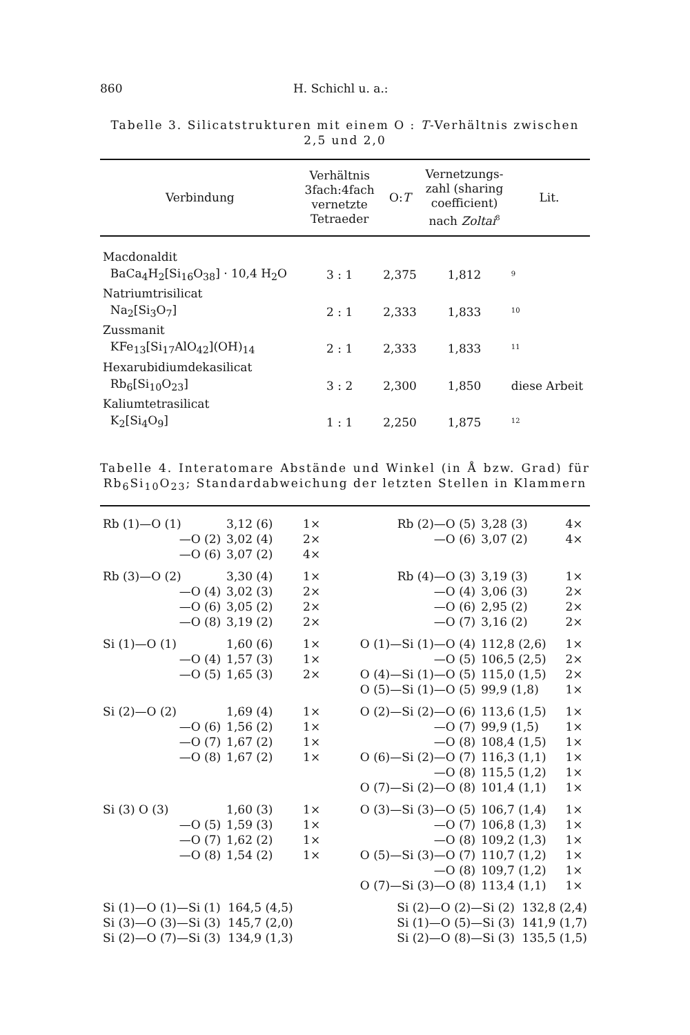860 H. Schichl u. a.:
Tabelle 3. Silicatstrukturen mit einem O : T-Verhältnis zwischen 2,5 und 2,0
| Verbindung | Verhältnis 3fach:4fach vernetzte Tetraeder | O: T | Vernetzungs- zahl (sharing coefficient) nach Zoltai<sup>8</sup> | Lit. |
| --- | --- | --- | --- | --- |
| Macdonaldit | | | | |
| BaCa<sub>4</sub>H<sub>2</sub>[Si<sub>16</sub>O<sub>38</sub>] · 10,4 H<sub>2</sub>O | 3 : 1 | 2,375 | 1,812 | <sup>9</sup> |
| Natriumtrisilicat | | | | |
| Na<sub>2</sub>[Si<sub>3</sub>O<sub>7</sub>] | 2 : 1 | 2,333 | 1,833 | <sup>10</sup> |
| Zussmanit | | | | |
| KFe<sub>13</sub>[Si<sub>17</sub>AlO<sub>42</sub>](OH)<sub>14</sub> | 2 : 1 | 2,333 | 1,833 | <sup>11</sup> |
| Hexarubidiumdekasilicat | | | | |
| Rb<sub>6</sub>[Si<sub>10</sub>O<sub>23</sub>] | 3 : 2 | 2,300 | 1,850 | diese Arbeit |
| Kaliumtetrasilicat | | | | |
| K<sub>2</sub>[Si<sub>4</sub>O<sub>9</sub>] | 1 : 1 | 2,250 | 1,875 | <sup>12</sup> |
Tabelle 4. Interatomare Abstände und Winkel (in Å bzw. Grad) für Rb<sub>6</sub>Si<sub>10</sub>O<sub>23</sub>; Standardabweichung der letzten Stellen in Klammern
| Rb (1)—O (1) | 3,12 (6) | 1× | Rb (2)—O (5) | 3,28 (3) | 4× |
| —O (2) | 3,02 (4) | 2× | —O (6) | 3,07 (2) | 4× |
| —O (6) | 3,07 (2) | 4× | | | |
| Rb (3)—O (2) | 3,30 (4) | 1× | Rb (4)—O (3) | 3,19 (3) | 1× |
| —O (4) | 3,02 (3) | 2× | —O (4) | 3,06 (3) | 2× |
| —O (6) | 3,05 (2) | 2× | —O (6) | 2,95 (2) | 2× |
| —O (8) | 3,19 (2) | 2× | —O (7) | 3,16 (2) | 2× |
| Si (1)—O (1) | 1,60 (6) | 1× | O (1)—Si (1)—O (4) | 112,8 (2,6) | 1× |
| —O (4) | 1,57 (3) | 1× | —O (5) | 106,5 (2,5) | 2× |
| —O (5) | 1,65 (3) | 2× | O (4)—Si (1)—O (5) | 115,0 (1,5) | 2× |
| | | | O (5)—Si (1)—O (5) | 99,9 (1,8) | 1× |
| Si (2)—O (2) | 1,69 (4) | 1× | O (2)—Si (2)—O (6) | 113,6 (1,5) | 1× |
| —O (6) | 1,56 (2) | 1× | —O (7) | 99,9 (1,5) | 1× |
| —O (7) | 1,67 (2) | 1× | —O (8) | 108,4 (1,5) | 1× |
| —O (8) | 1,67 (2) | 1× | O (6)—Si (2)—O (7) | 116,3 (1,1) | 1× |
| | | | —O (8) | 115,5 (1,2) | 1× |
| | | | O (7)—Si (2)—O (8) | 101,4 (1,1) | 1× |
| Si (3) O (3) | 1,60 (3) | 1× | O (3)—Si (3)—O (5) | 106,7 (1,4) | 1× |
| —O (5) | 1,59 (3) | 1× | —O (7) | 106,8 (1,3) | 1× |
| —O (7) | 1,62 (2) | 1× | —O (8) | 109,2 (1,3) | 1× |
| —O (8) | 1,54 (2) | 1× | O (5)—Si (3)—O (7) | 110,7 (1,2) | 1× |
| | | | —O (8) | 109,7 (1,2) | 1× |
| | | | O (7)—Si (3)—O (8) | 113,4 (1,1) | 1× |
| Si (1)—O (1)—Si (1) 164,5 (4,5) | | | Si (2)—O (2)—Si (2) 132,8 (2,4) | | |
| Si (3)—O (3)—Si (3) 145,7 (2,0) | | | Si (1)—O (5)—Si (3) 141,9 (1,7) | | |
| Si (2)—O (7)—Si (3) 134,9 (1,3) | | | Si (2)—O (8)—Si (3) 135,5 (1,5) | | |